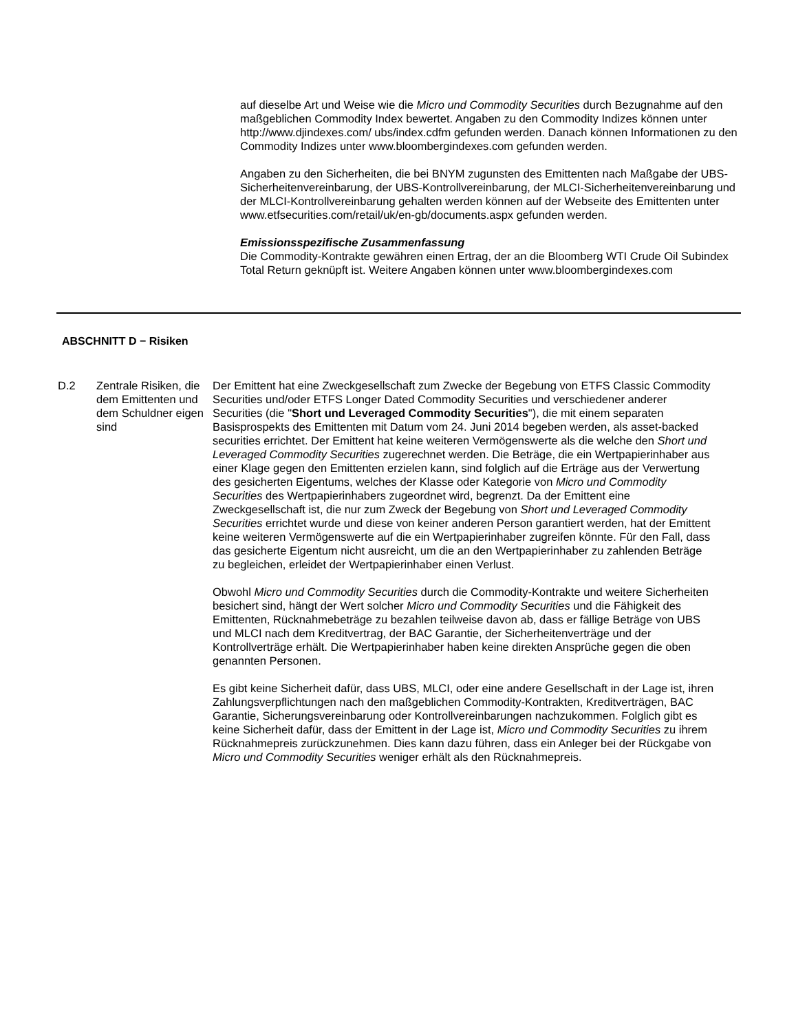auf dieselbe Art und Weise wie die Micro und Commodity Securities durch Bezugnahme auf den maßgeblichen Commodity Index bewertet. Angaben zu den Commodity Indizes können unter http://www.djindexes.com/ ubs/index.cdfm gefunden werden. Danach können Informationen zu den Commodity Indizes unter www.bloombergindexes.com gefunden werden.
Angaben zu den Sicherheiten, die bei BNYM zugunsten des Emittenten nach Maßgabe der UBS-Sicherheitenvereinbarung, der UBS-Kontrollvereinbarung, der MLCI-Sicherheitenvereinbarung und der MLCI-Kontrollvereinbarung gehalten werden können auf der Webseite des Emittenten unter www.etfsecurities.com/retail/uk/en-gb/documents.aspx gefunden werden.
Emissionsspezifische Zusammenfassung
Die Commodity-Kontrakte gewähren einen Ertrag, der an die Bloomberg WTI Crude Oil Subindex Total Return geknüpft ist. Weitere Angaben können unter www.bloombergindexes.com
ABSCHNITT D − Risiken
D.2 Zentrale Risiken, die dem Emittenten und dem Schuldner eigen sind
Der Emittent hat eine Zweckgesellschaft zum Zwecke der Begebung von ETFS Classic Commodity Securities und/oder ETFS Longer Dated Commodity Securities und verschiedener anderer Securities (die "Short und Leveraged Commodity Securities"), die mit einem separaten Basisprospekts des Emittenten mit Datum vom 24. Juni 2014 begeben werden, als asset-backed securities errichtet. Der Emittent hat keine weiteren Vermögenswerte als die welche den Short und Leveraged Commodity Securities zugerechnet werden. Die Beträge, die ein Wertpapierinhaber aus einer Klage gegen den Emittenten erzielen kann, sind folglich auf die Erträge aus der Verwertung des gesicherten Eigentums, welches der Klasse oder Kategorie von Micro und Commodity Securities des Wertpapierinhabers zugeordnet wird, begrenzt. Da der Emittent eine Zweckgesellschaft ist, die nur zum Zweck der Begebung von Short und Leveraged Commodity Securities errichtet wurde und diese von keiner anderen Person garantiert werden, hat der Emittent keine weiteren Vermögenswerte auf die ein Wertpapierinhaber zugreifen könnte. Für den Fall, dass das gesicherte Eigentum nicht ausreicht, um die an den Wertpapierinhaber zu zahlenden Beträge zu begleichen, erleidet der Wertpapierinhaber einen Verlust.
Obwohl Micro und Commodity Securities durch die Commodity-Kontrakte und weitere Sicherheiten besichert sind, hängt der Wert solcher Micro und Commodity Securities und die Fähigkeit des Emittenten, Rücknahmebeträge zu bezahlen teilweise davon ab, dass er fällige Beträge von UBS und MLCI nach dem Kreditvertrag, der BAC Garantie, der Sicherheitenverträge und der Kontrollverträge erhält. Die Wertpapierinhaber haben keine direkten Ansprüche gegen die oben genannten Personen.
Es gibt keine Sicherheit dafür, dass UBS, MLCI, oder eine andere Gesellschaft in der Lage ist, ihren Zahlungsverpflichtungen nach den maßgeblichen Commodity-Kontrakten, Kreditverträgen, BAC Garantie, Sicherungsvereinbarung oder Kontrollvereinbarungen nachzukommen. Folglich gibt es keine Sicherheit dafür, dass der Emittent in der Lage ist, Micro und Commodity Securities zu ihrem Rücknahmepreis zurückzunehmen. Dies kann dazu führen, dass ein Anleger bei der Rückgabe von Micro und Commodity Securities weniger erhält als den Rücknahmepreis.